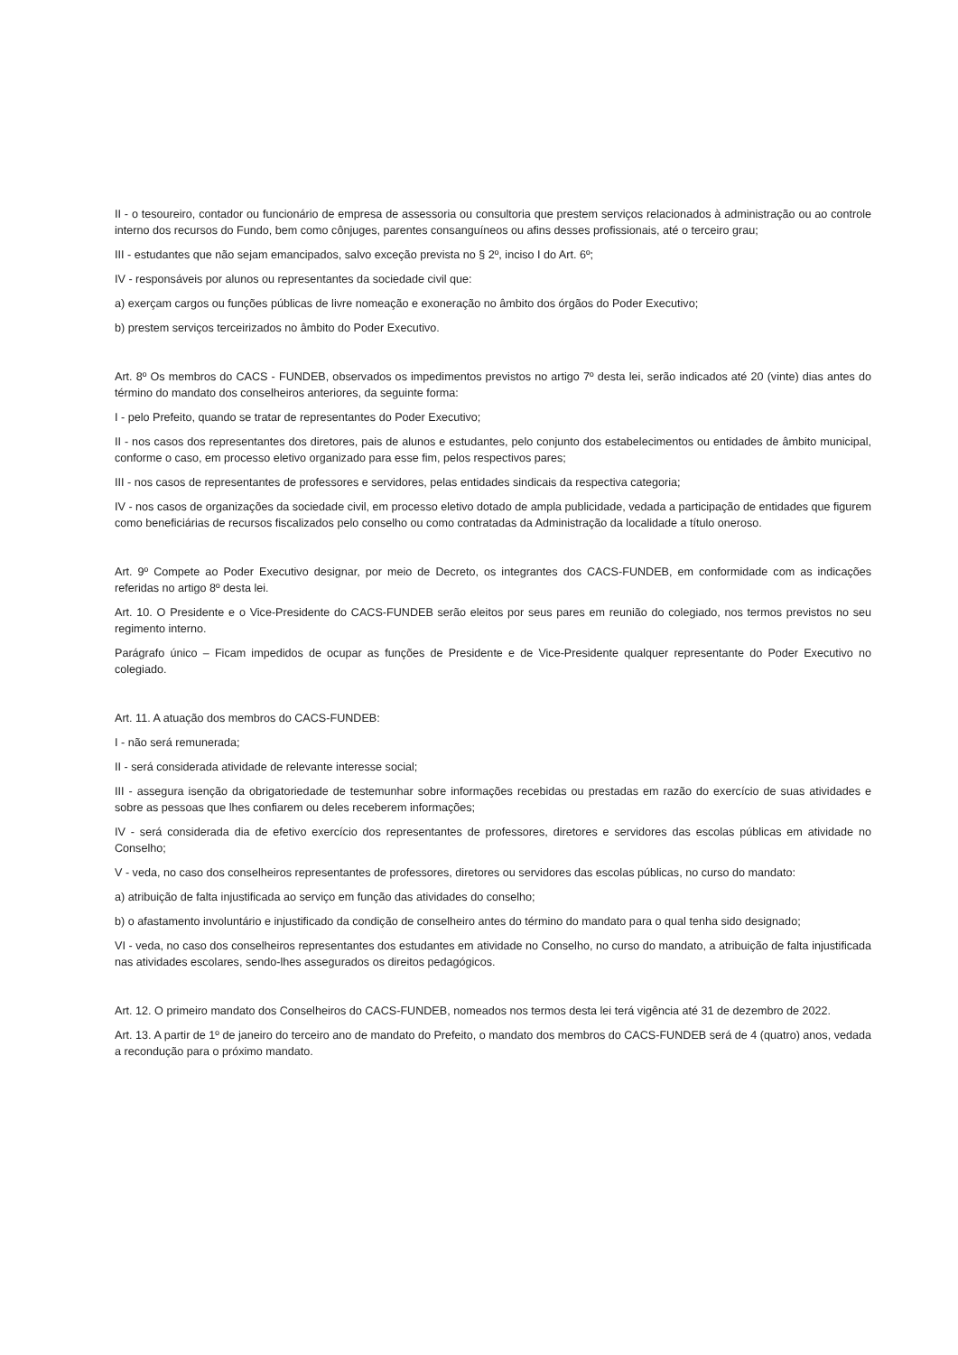II - o tesoureiro, contador ou funcionário de empresa de assessoria ou consultoria que prestem serviços relacionados à administração ou ao controle interno dos recursos do Fundo, bem como cônjuges, parentes consanguíneos ou afins desses profissionais, até o terceiro grau;
III - estudantes que não sejam emancipados, salvo exceção prevista no § 2º, inciso I do Art. 6º;
IV - responsáveis por alunos ou representantes da sociedade civil que:
a) exerçam cargos ou funções públicas de livre nomeação e exoneração no âmbito dos órgãos do Poder Executivo;
b) prestem serviços terceirizados no âmbito do Poder Executivo.
Art. 8º Os membros do CACS - FUNDEB, observados os impedimentos previstos no artigo 7º desta lei, serão indicados até 20 (vinte) dias antes do término do mandato dos conselheiros anteriores, da seguinte forma:
I - pelo Prefeito, quando se tratar de representantes do Poder Executivo;
II - nos casos dos representantes dos diretores, pais de alunos e estudantes, pelo conjunto dos estabelecimentos ou entidades de âmbito municipal, conforme o caso, em processo eletivo organizado para esse fim, pelos respectivos pares;
III - nos casos de representantes de professores e servidores, pelas entidades sindicais da respectiva categoria;
IV - nos casos de organizações da sociedade civil, em processo eletivo dotado de ampla publicidade, vedada a participação de entidades que figurem como beneficiárias de recursos fiscalizados pelo conselho ou como contratadas da Administração da localidade a título oneroso.
Art. 9º Compete ao Poder Executivo designar, por meio de Decreto, os integrantes dos CACS-FUNDEB, em conformidade com as indicações referidas no artigo 8º desta lei.
Art. 10. O Presidente e o Vice-Presidente do CACS-FUNDEB serão eleitos por seus pares em reunião do colegiado, nos termos previstos no seu regimento interno.
Parágrafo único – Ficam impedidos de ocupar as funções de Presidente e de Vice-Presidente qualquer representante do Poder Executivo no colegiado.
Art. 11. A atuação dos membros do CACS-FUNDEB:
I - não será remunerada;
II - será considerada atividade de relevante interesse social;
III - assegura isenção da obrigatoriedade de testemunhar sobre informações recebidas ou prestadas em razão do exercício de suas atividades e sobre as pessoas que lhes confiarem ou deles receberem informações;
IV - será considerada dia de efetivo exercício dos representantes de professores, diretores e servidores das escolas públicas em atividade no Conselho;
V - veda, no caso dos conselheiros representantes de professores, diretores ou servidores das escolas públicas, no curso do mandato:
a) atribuição de falta injustificada ao serviço em função das atividades do conselho;
b) o afastamento involuntário e injustificado da condição de conselheiro antes do término do mandato para o qual tenha sido designado;
VI - veda, no caso dos conselheiros representantes dos estudantes em atividade no Conselho, no curso do mandato, a atribuição de falta injustificada nas atividades escolares, sendo-lhes assegurados os direitos pedagógicos.
Art. 12. O primeiro mandato dos Conselheiros do CACS-FUNDEB, nomeados nos termos desta lei terá vigência até 31 de dezembro de 2022.
Art. 13. A partir de 1º de janeiro do terceiro ano de mandato do Prefeito, o mandato dos membros do CACS-FUNDEB será de 4 (quatro) anos, vedada a recondução para o próximo mandato.